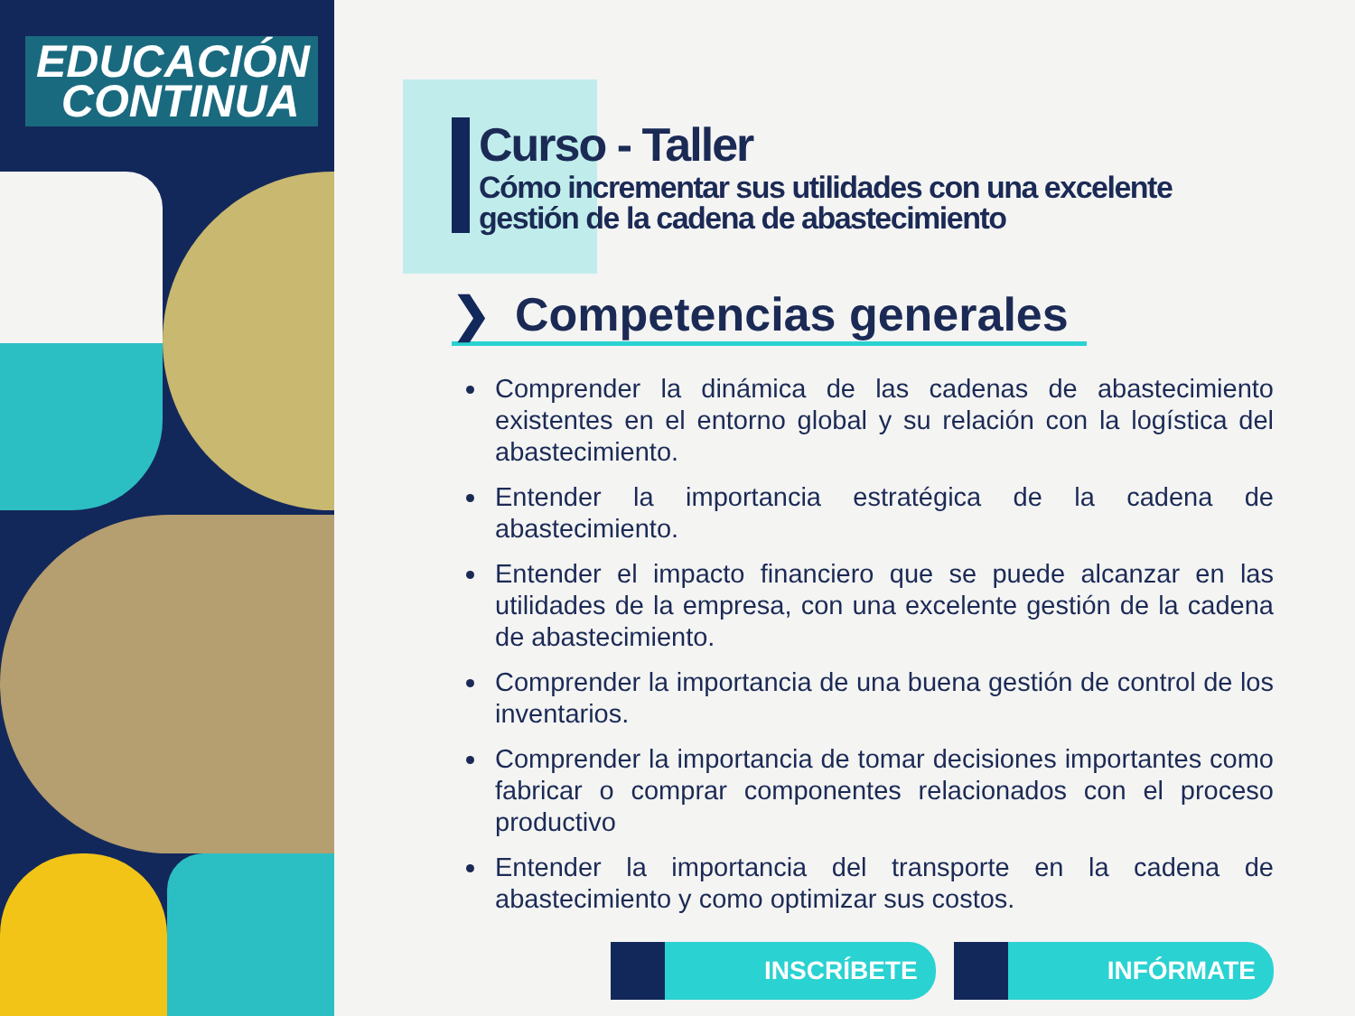EDUCACIÓN
CONTINUA
Curso - Taller
Cómo incrementar sus utilidades con una excelente gestión de la cadena de abastecimiento
❯ Competencias generales
Comprender la dinámica de las cadenas de abastecimiento existentes en el entorno global y su relación con la logística del abastecimiento.
Entender la importancia estratégica de la cadena de abastecimiento.
Entender el impacto financiero que se puede alcanzar en las utilidades de la empresa, con una excelente gestión de la cadena de abastecimiento.
Comprender la importancia de una buena gestión de control de los inventarios.
Comprender la importancia de tomar decisiones importantes como fabricar o comprar componentes relacionados con el proceso productivo
Entender la importancia del transporte en la cadena de abastecimiento y como optimizar sus costos.
INSCRÍBETE INFÓRMATE